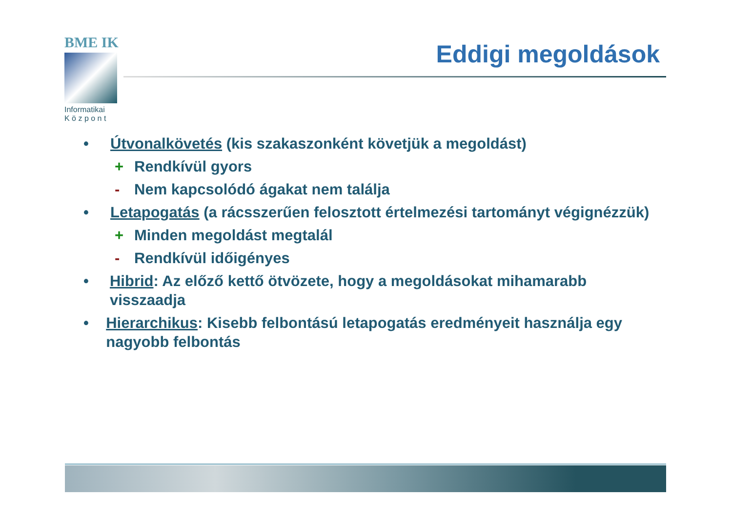BME IK
Informatikai
K ö z p o n t
Eddigi megoldások
• Útvonalkövetés (kis szakaszonként követjük a megoldást)
+ Rendkívül gyors
- Nem kapcsolódó ágakat nem találja
• Letapogatás (a rácsszerűen felosztott értelmezési tartományt végignézzük)
+ Minden megoldást megtalál
- Rendkívül időigényes
• Hibrid: Az előző kettő ötvözete, hogy a megoldásokat mihamarabb visszaadja
• Hierarchikus: Kisebb felbontású letapogatás eredményeit használja egy nagyobb felbontás